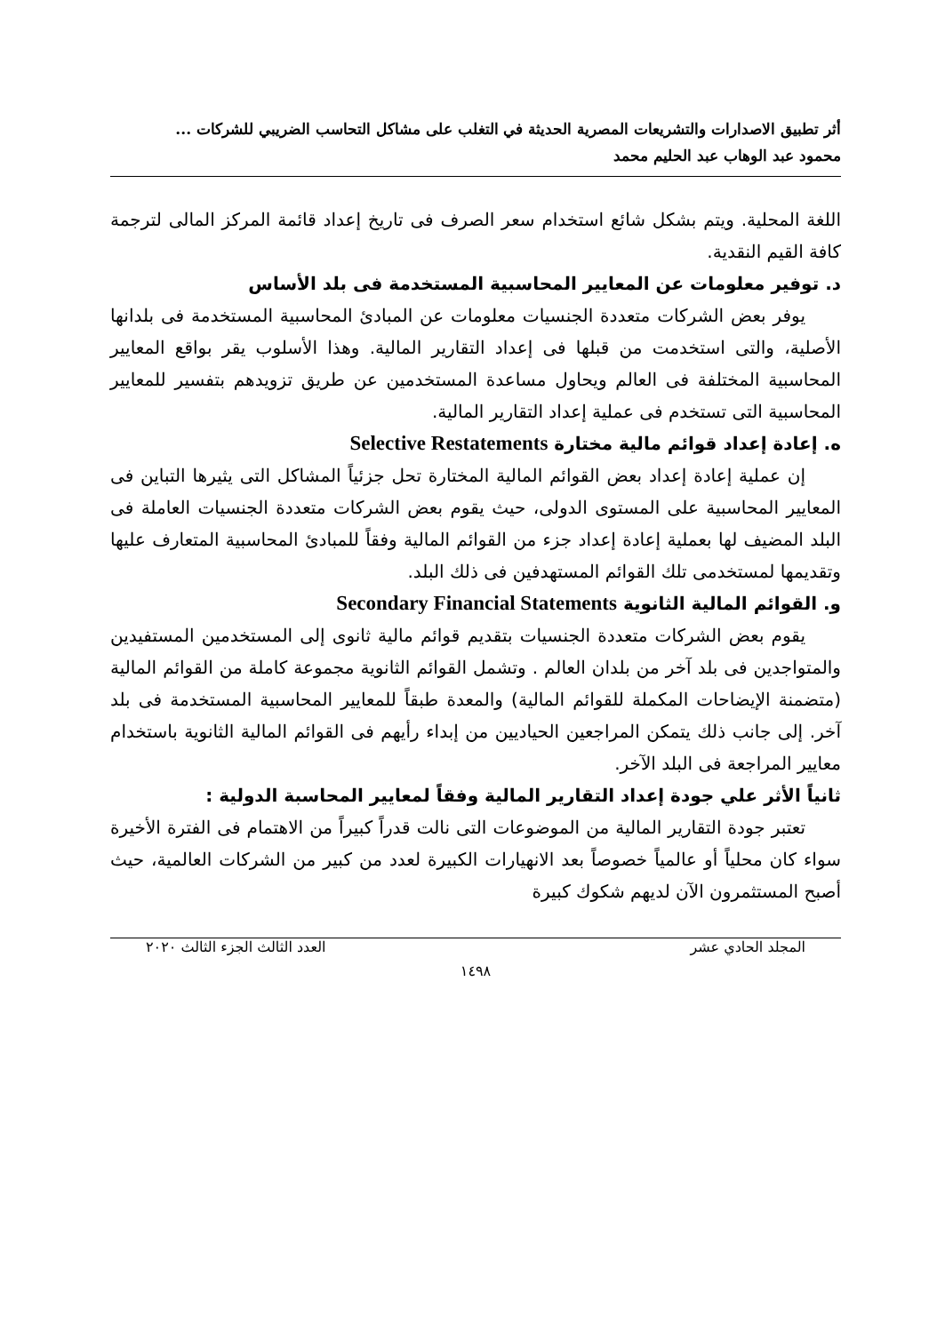أثر تطبيق الاصدارات والتشريعات المصرية الحديثة في التغلب على مشاكل التحاسب الضريبي للشركات ...
محمود عبد الوهاب عبد الحليم محمد
اللغة المحلية. ويتم بشكل شائع استخدام سعر الصرف فى تاريخ إعداد قائمة المركز المالى لترجمة كافة القيم النقدية.
د. توفير معلومات عن المعايير المحاسبية المستخدمة فى بلد الأساس
يوفر بعض الشركات متعددة الجنسيات معلومات عن المبادئ المحاسبية المستخدمة فى بلدانها الأصلية، والتى استخدمت من قبلها فى إعداد التقارير المالية. وهذا الأسلوب يقر بواقع المعايير المحاسبية المختلفة فى العالم ويحاول مساعدة المستخدمين عن طريق تزويدهم بتفسير للمعايير المحاسبية التى تستخدم فى عملية إعداد التقارير المالية.
ه. إعادة إعداد قوائم مالية مختارة Selective Restatements
إن عملية إعادة إعداد بعض القوائم المالية المختارة تحل جزئياً المشاكل التى يثيرها التباين فى المعايير المحاسبية على المستوى الدولى، حيث يقوم بعض الشركات متعددة الجنسيات العاملة فى البلد المضيف لها بعملية إعادة إعداد جزء من القوائم المالية وفقاً للمبادئ المحاسبية المتعارف عليها وتقديمها لمستخدمى تلك القوائم المستهدفين فى ذلك البلد.
و. القوائم المالية الثانوية Secondary Financial Statements
يقوم بعض الشركات متعددة الجنسيات بتقديم قوائم مالية ثانوى إلى المستخدمين المستفيدين والمتواجدين فى بلد آخر من بلدان العالم . وتشمل القوائم الثانوية مجموعة كاملة من القوائم المالية (متضمنة الإيضاحات المكملة للقوائم المالية) والمعدة طبقاً للمعايير المحاسبية المستخدمة فى بلد آخر. إلى جانب ذلك يتمكن المراجعين الحياديين من إبداء رأيهم فى القوائم المالية الثانوية باستخدام معايير المراجعة فى البلد الآخر.
ثانياً الأثر علي جودة إعداد التقارير المالية وفقاً لمعايير المحاسبة الدولية :
تعتبر جودة التقارير المالية من الموضوعات التى نالت قدراً كبيراً من الاهتمام فى الفترة الأخيرة سواء كان محلياً أو عالمياً خصوصاً بعد الانهيارات الكبيرة لعدد من كبير من الشركات العالمية، حيث أصبح المستثمرون الآن لديهم شكوك كبيرة
المجلد الحادي عشر العدد الثالث الجزء الثالث ٢٠٢٠
١٤٩٨